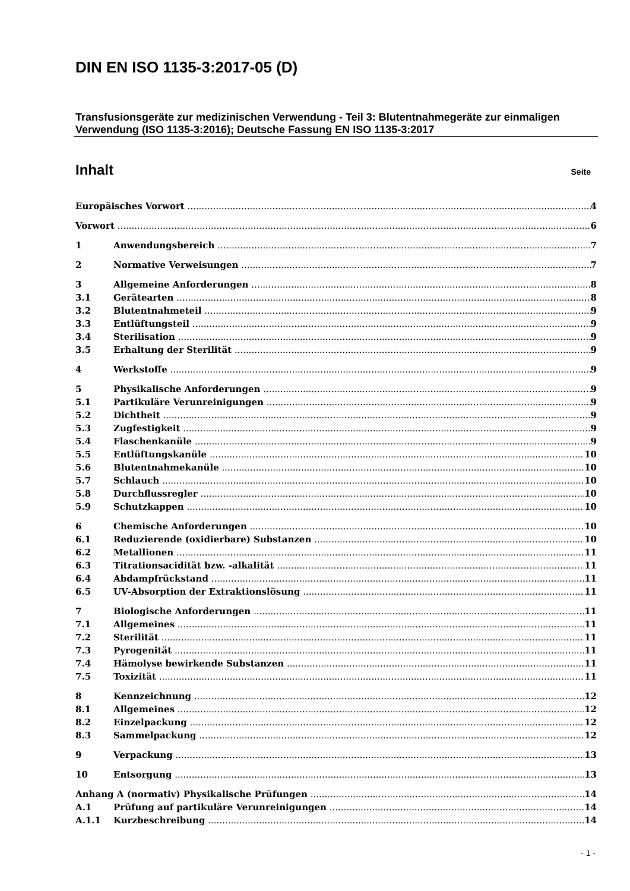DIN EN ISO 1135-3:2017-05 (D)
Transfusionsgeräte zur medizinischen Verwendung - Teil 3: Blutentnahmegeräte zur einmaligen Verwendung (ISO 1135-3:2016); Deutsche Fassung EN ISO 1135-3:2017
Inhalt Seite
Europäisches Vorwort 4
Vorwort 6
1 Anwendungsbereich 7
2 Normative Verweisungen 7
3 Allgemeine Anforderungen 8
3.1 Gerätearten 8
3.2 Blutentnahmeteil 9
3.3 Entlüftungsteil 9
3.4 Sterilisation 9
3.5 Erhaltung der Sterilität 9
4 Werkstoffe 9
5 Physikalische Anforderungen 9
5.1 Partikuläre Verunreinigungen 9
5.2 Dichtheit 9
5.3 Zugfestigkeit 9
5.4 Flaschenkanüle 9
5.5 Entlüftungskanüle 10
5.6 Blutentnahmekanüle 10
5.7 Schlauch 10
5.8 Durchflussregler 10
5.9 Schutzkappen 10
6 Chemische Anforderungen 10
6.1 Reduzierende (oxidierbare) Substanzen 10
6.2 Metallionen 11
6.3 Titrationsacidität bzw. -alkalität 11
6.4 Abdampfrückstand 11
6.5 UV-Absorption der Extraktionslösung 11
7 Biologische Anforderungen 11
7.1 Allgemeines 11
7.2 Sterilität 11
7.3 Pyrogenität 11
7.4 Hämolyse bewirkende Substanzen 11
7.5 Toxizität 11
8 Kennzeichnung 12
8.1 Allgemeines 12
8.2 Einzelpackung 12
8.3 Sammelpackung 12
9 Verpackung 13
10 Entsorgung 13
Anhang A (normativ) Physikalische Prüfungen 14
A.1 Prüfung auf partikuläre Verunreinigungen 14
A.1.1 Kurzbeschreibung 14
- 1 -